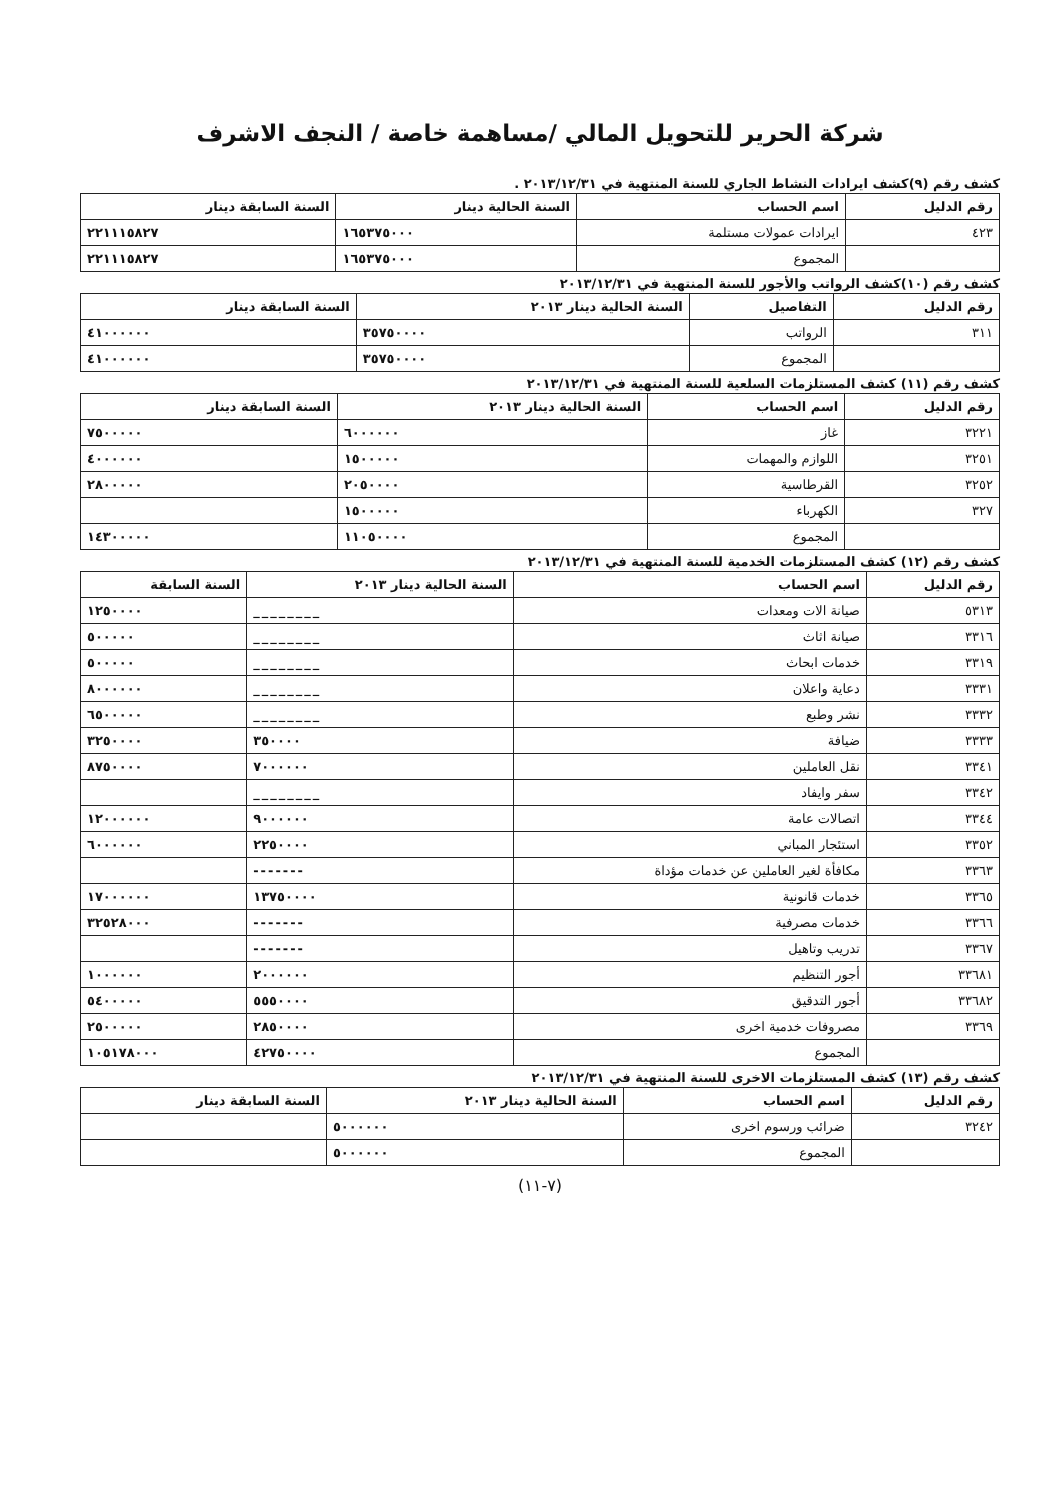شركة الحرير للتحويل المالي /مساهمة خاصة / النجف الاشرف
كشف رقم (٩)كشف ايرادات النشاط الجاري للسنة المنتهية في ٢٠١٣/١٢/٣١ .
| رقم الدليل | اسم الحساب | السنة الحالية دينار | السنة السابقة دينار |
| --- | --- | --- | --- |
| ٤٢٣ | ايرادات عمولات مستلمة | ١٦٥٣٧٥٠٠٠ | ٢٢١١١٥٨٢٧ |
| | المجموع | ١٦٥٣٧٥٠٠٠ | ٢٢١١١٥٨٢٧ |
كشف رقم (١٠)كشف الرواتب والأجور للسنة المنتهية في ٢٠١٣/١٢/٣١
| رقم الدليل | التفاصيل | السنة الحالية دينار ٢٠١٣ | السنة السابقة دينار |
| --- | --- | --- | --- |
| ٣١١ | الرواتب | ٣٥٧٥٠٠٠٠ | ٤١٠٠٠٠٠٠ |
| | المجموع | ٣٥٧٥٠٠٠٠ | ٤١٠٠٠٠٠٠ |
كشف رقم (١١) كشف المستلزمات السلعية للسنة المنتهية في ٢٠١٣/١٢/٣١
| رقم الدليل | اسم الحساب | السنة الحالية دينار ٢٠١٣ | السنة السابقة دينار |
| --- | --- | --- | --- |
| ٣٢٢١ | غاز | ٦٠٠٠٠٠٠ | ٧٥٠٠٠٠٠ |
| ٣٢٥١ | اللوازم والمهمات | ١٥٠٠٠٠٠ | ٤٠٠٠٠٠٠ |
| ٣٢٥٢ | القرطاسية | ٢٠٥٠٠٠٠ | ٢٨٠٠٠٠٠ |
| ٣٢٧ | الكهرباء | ١٥٠٠٠٠٠ | |
| | المجموع | ١١٠٥٠٠٠٠ | ١٤٣٠٠٠٠٠ |
كشف رقم (١٢) كشف المستلزمات الخدمية للسنة المنتهية في ٢٠١٣/١٢/٣١
| رقم الدليل | اسم الحساب | السنة الحالية دينار ٢٠١٣ | السنة السابقة |
| --- | --- | --- | --- |
| ٥٣١٣ | صيانة الات ومعدات | ________ | ١٢٥٠٠٠٠ |
| ٣٣١٦ | صيانة اثاث | ________ | ٥٠٠٠٠٠ |
| ٣٣١٩ | خدمات ابحاث | ________ | ٥٠٠٠٠٠ |
| ٣٣٣١ | دعاية واعلان | ________ | ٨٠٠٠٠٠٠ |
| ٣٣٣٢ | نشر وطبع | ________ | ٦٥٠٠٠٠٠ |
| ٣٣٣٣ | ضيافة | ٣٥٠٠٠٠ | ٣٢٥٠٠٠٠ |
| ٣٣٤١ | نقل العاملين | ٧٠٠٠٠٠٠ | ٨٧٥٠٠٠٠ |
| ٣٣٤٢ | سفر وايفاد | ________ | |
| ٣٣٤٤ | اتصالات عامة | ٩٠٠٠٠٠٠ | ١٢٠٠٠٠٠٠ |
| ٣٣٥٢ | استئجار المباني | ٢٢٥٠٠٠٠ | ٦٠٠٠٠٠٠ |
| ٣٣٦٣ | مكافأة لغير العاملين عن خدمات مؤداة | ------- | |
| ٣٣٦٥ | خدمات قانونية | ١٣٧٥٠٠٠٠ | ١٧٠٠٠٠٠٠ |
| ٣٣٦٦ | خدمات مصرفية | ------- | ٣٢٥٢٨٠٠٠ |
| ٣٣٦٧ | تدريب وتاهيل | ------- | |
| ٣٣٦٨١ | أجور التنظيم | ٢٠٠٠٠٠٠ | ١٠٠٠٠٠٠ |
| ٣٣٦٨٢ | أجور التدقيق | ٥٥٥٠٠٠٠ | ٥٤٠٠٠٠٠ |
| ٣٣٦٩ | مصروفات خدمية اخرى | ٢٨٥٠٠٠٠ | ٢٥٠٠٠٠٠ |
| | المجموع | ٤٢٧٥٠٠٠٠ | ١٠٥١٧٨٠٠٠ |
كشف رقم (١٣) كشف المستلزمات الاخرى للسنة المنتهية في ٢٠١٣/١٢/٣١
| رقم الدليل | اسم الحساب | السنة الحالية دينار ٢٠١٣ | السنة السابقة دينار |
| --- | --- | --- | --- |
| ٣٢٤٢ | ضرائب ورسوم اخرى | ٥٠٠٠٠٠٠ | |
| | المجموع | ٥٠٠٠٠٠٠ | |
(٧-١١)